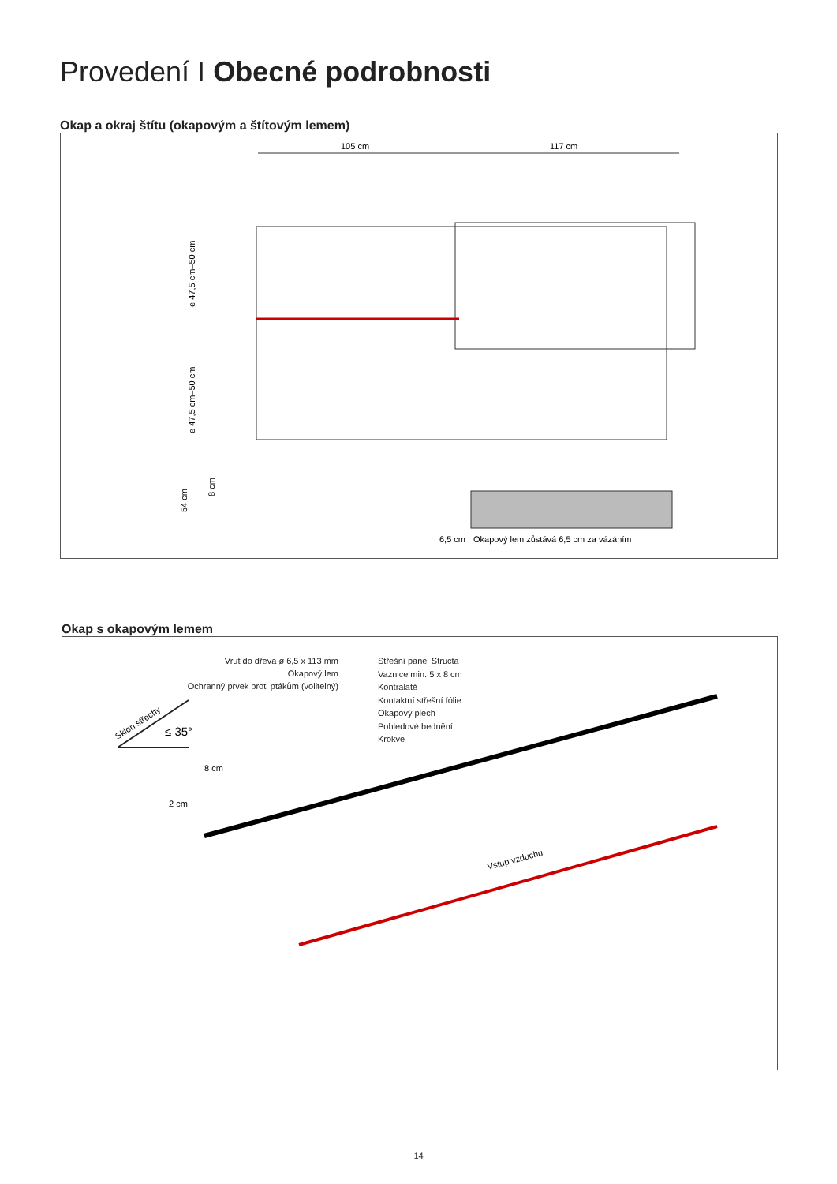Provedení I Obecné podrobnosti
Okap a okraj štítu (okapovým a štítovým lemem)
105 cm
117 cm
6,5 cm
Okapový lem zůstává 6,5 cm za vázáním
e 47,5 cm–50 cm
e 47,5 cm–50 cm
54 cm
8 cm
Okap s okapovým lemem
Vrut do dřeva ø 6,5 x 113 mm
Okapový lem
Ochranný prvek proti ptákům (volitelný)
Střešní panel Structa
Vaznice min. 5 x 8 cm
Kontralatě
Kontaktní střešní fólie
Okapový plech
Pohledové bednění
Krokve
Sklon střechy
≤ 35°
8 cm
2 cm
Vstup vzduchu
14